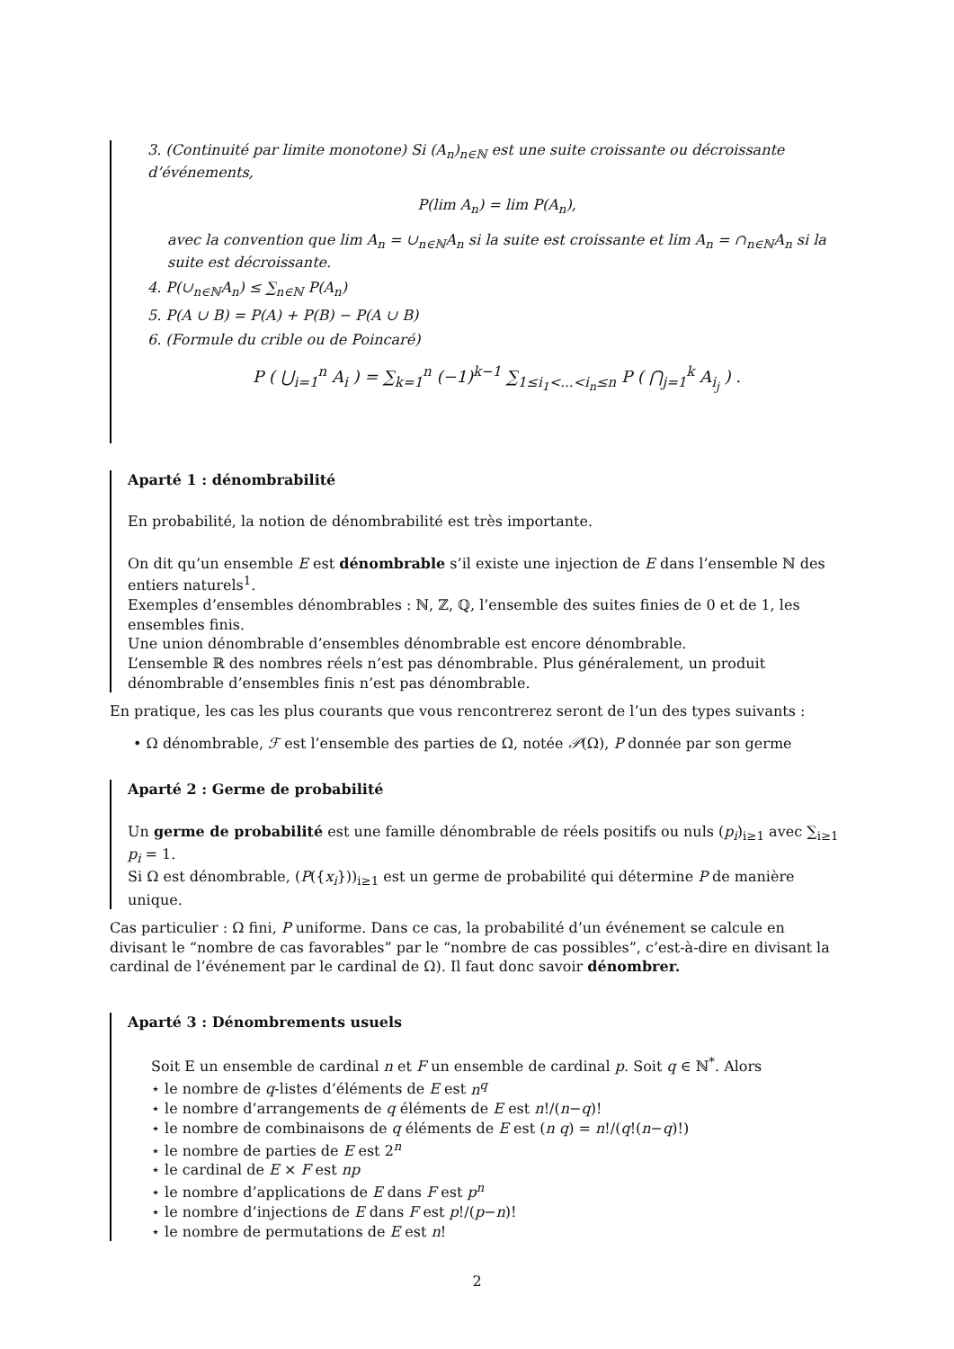3. (Continuité par limite monotone) Si (A<sub>n</sub>)<sub>n∈ℕ</sub> est une suite croissante ou décroissante d’événements,
P(lim A<sub>n</sub>) = lim P(A<sub>n</sub>),
avec la convention que lim A<sub>n</sub> = ∪<sub>n∈ℕ</sub>A<sub>n</sub> si la suite est croissante et lim A<sub>n</sub> = ∩<sub>n∈ℕ</sub>A<sub>n</sub> si la suite est décroissante.
4. P(∪<sub>n∈ℕ</sub>A<sub>n</sub>) ≤ ∑<sub>n∈ℕ</sub> P(A<sub>n</sub>)
5. P(A ∪ B) = P(A) + P(B) − P(A ∪ B)
6. (Formule du crible ou de Poincaré)
P ( ⋃<sub>i=1</sub><sup>n</sup> A<sub>i</sub> ) = ∑<sub>k=1</sub><sup>n</sup> (−1)<sup>k−1</sup> ∑<sub>1≤i<sub>1</sub><...<i<sub>n</sub>≤n</sub> P ( ⋂<sub>j=1</sub><sup>k</sup> A<sub>i<sub>j</sub></sub> ) .
Aparté 1 : dénombrabilité
En probabilité, la notion de dénombrabilité est très importante.
On dit qu’un ensemble E est dénombrable s’il existe une injection de E dans l’ensemble ℕ des entiers naturels<sup>1</sup>.
Exemples d’ensembles dénombrables : ℕ, ℤ, ℚ, l’ensemble des suites finies de 0 et de 1, les ensembles finis.
Une union dénombrable d’ensembles dénombrable est encore dénombrable.
L’ensemble ℝ des nombres réels n’est pas dénombrable. Plus généralement, un produit dénombrable d’ensembles finis n’est pas dénombrable.
En pratique, les cas les plus courants que vous rencontrerez seront de l’un des types suivants :
• Ω dénombrable, ℱ est l’ensemble des parties de Ω, notée 𝒫(Ω), P donnée par son germe
Aparté 2 : Germe de probabilité
Un germe de probabilité est une famille dénombrable de réels positifs ou nuls (p<sub>i</sub>)<sub>i≥1</sub> avec ∑<sub>i≥1</sub> p<sub>i</sub> = 1.
Si Ω est dénombrable, (P({x<sub>i</sub>}))<sub>i≥1</sub> est un germe de probabilité qui détermine P de manière unique.
Cas particulier : Ω fini, P uniforme. Dans ce cas, la probabilité d’un événement se calcule en divisant le “nombre de cas favorables” par le “nombre de cas possibles”, c’est-à-dire en divisant la cardinal de l’événement par le cardinal de Ω). Il faut donc savoir dénombrer.
Aparté 3 : Dénombrements usuels
Soit E un ensemble de cardinal n et F un ensemble de cardinal p. Soit q ∈ ℕ<sup>*</sup>. Alors
⋆ le nombre de q-listes d’éléments de E est n<sup>q</sup>
⋆ le nombre d’arrangements de q éléments de E est n!/(n−q)!
⋆ le nombre de combinaisons de q éléments de E est (n q) = n!/(q!(n−q)!)
⋆ le nombre de parties de E est 2<sup>n</sup>
⋆ le cardinal de E × F est np
⋆ le nombre d’applications de E dans F est p<sup>n</sup>
⋆ le nombre d’injections de E dans F est p!/(p−n)!
⋆ le nombre de permutations de E est n!
2